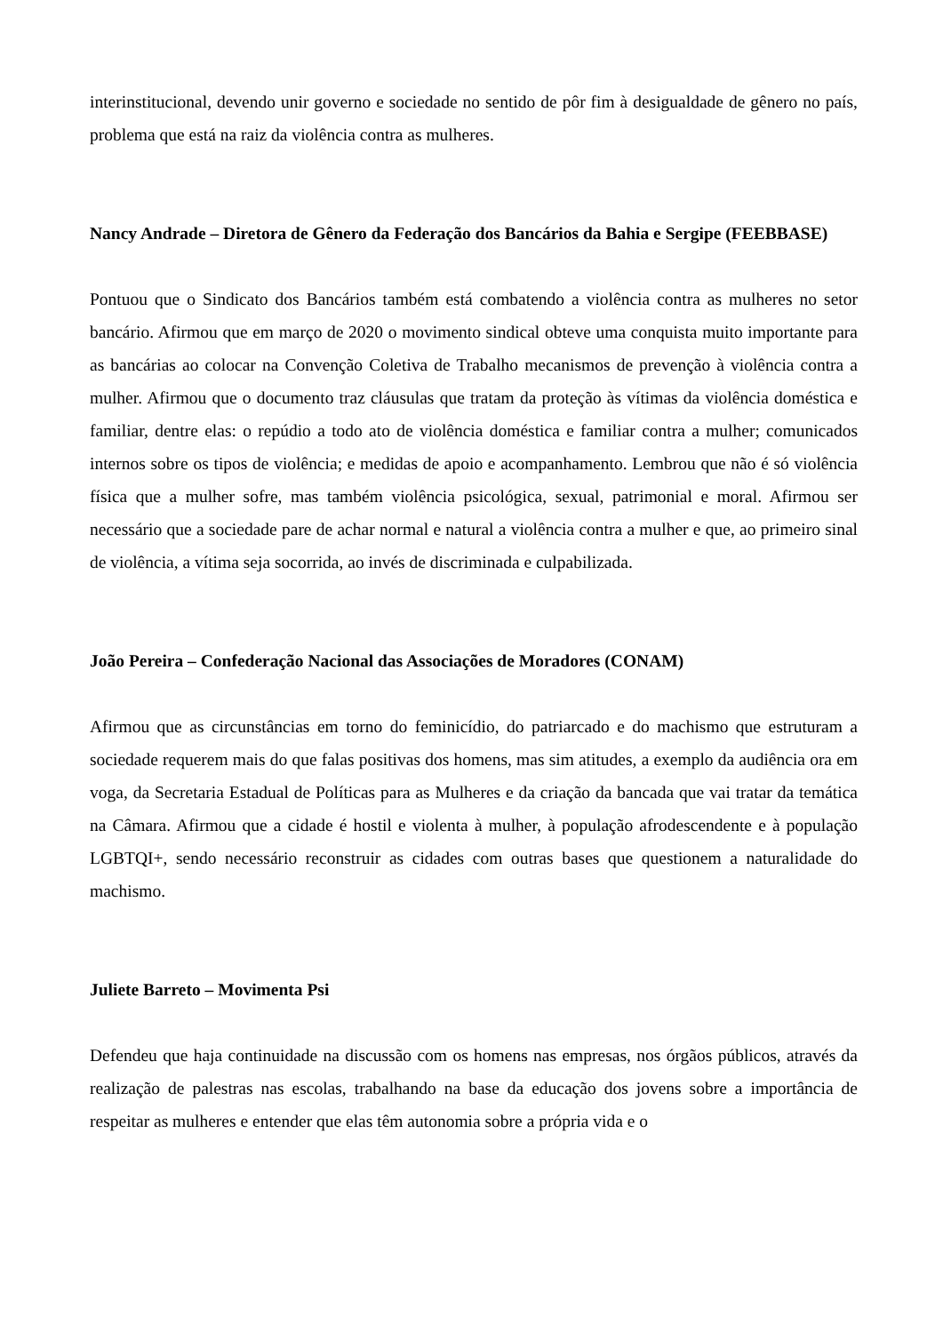interinstitucional, devendo unir governo e sociedade no sentido de pôr fim à desigualdade de gênero no país, problema que está na raiz da violência contra as mulheres.
Nancy Andrade – Diretora de Gênero da Federação dos Bancários da Bahia e Sergipe (FEEBBASE)
Pontuou que o Sindicato dos Bancários também está combatendo a violência contra as mulheres no setor bancário. Afirmou que em março de 2020 o movimento sindical obteve uma conquista muito importante para as bancárias ao colocar na Convenção Coletiva de Trabalho mecanismos de prevenção à violência contra a mulher. Afirmou que o documento traz cláusulas que tratam da proteção às vítimas da violência doméstica e familiar, dentre elas: o repúdio a todo ato de violência doméstica e familiar contra a mulher; comunicados internos sobre os tipos de violência; e medidas de apoio e acompanhamento. Lembrou que não é só violência física que a mulher sofre, mas também violência psicológica, sexual, patrimonial e moral. Afirmou ser necessário que a sociedade pare de achar normal e natural a violência contra a mulher e que, ao primeiro sinal de violência, a vítima seja socorrida, ao invés de discriminada e culpabilizada.
João Pereira – Confederação Nacional das Associações de Moradores (CONAM)
Afirmou que as circunstâncias em torno do feminicídio, do patriarcado e do machismo que estruturam a sociedade requerem mais do que falas positivas dos homens, mas sim atitudes, a exemplo da audiência ora em voga, da Secretaria Estadual de Políticas para as Mulheres e da criação da bancada que vai tratar da temática na Câmara. Afirmou que a cidade é hostil e violenta à mulher, à população afrodescendente e à população LGBTQI+, sendo necessário reconstruir as cidades com outras bases que questionem a naturalidade do machismo.
Juliete Barreto – Movimenta Psi
Defendeu que haja continuidade na discussão com os homens nas empresas, nos órgãos públicos, através da realização de palestras nas escolas, trabalhando na base da educação dos jovens sobre a importância de respeitar as mulheres e entender que elas têm autonomia sobre a própria vida e o